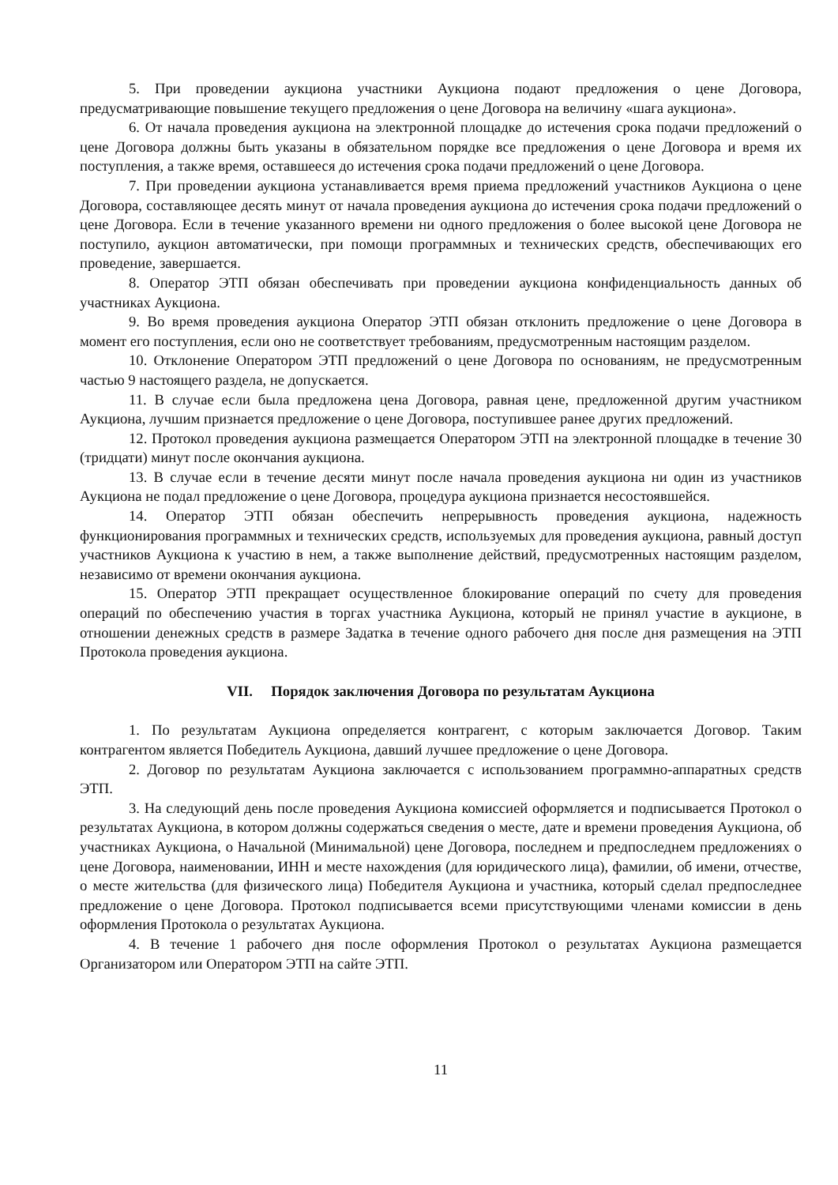5. При проведении аукциона участники Аукциона подают предложения о цене Договора, предусматривающие повышение текущего предложения о цене Договора на величину «шага аукциона».
6. От начала проведения аукциона на электронной площадке до истечения срока подачи предложений о цене Договора должны быть указаны в обязательном порядке все предложения о цене Договора и время их поступления, а также время, оставшееся до истечения срока подачи предложений о цене Договора.
7. При проведении аукциона устанавливается время приема предложений участников Аукциона о цене Договора, составляющее десять минут от начала проведения аукциона до истечения срока подачи предложений о цене Договора. Если в течение указанного времени ни одного предложения о более высокой цене Договора не поступило, аукцион автоматически, при помощи программных и технических средств, обеспечивающих его проведение, завершается.
8. Оператор ЭТП обязан обеспечивать при проведении аукциона конфиденциальность данных об участниках Аукциона.
9. Во время проведения аукциона Оператор ЭТП обязан отклонить предложение о цене Договора в момент его поступления, если оно не соответствует требованиям, предусмотренным настоящим разделом.
10. Отклонение Оператором ЭТП предложений о цене Договора по основаниям, не предусмотренным частью 9 настоящего раздела, не допускается.
11. В случае если была предложена цена Договора, равная цене, предложенной другим участником Аукциона, лучшим признается предложение о цене Договора, поступившее ранее других предложений.
12. Протокол проведения аукциона размещается Оператором ЭТП на электронной площадке в течение 30 (тридцати) минут после окончания аукциона.
13. В случае если в течение десяти минут после начала проведения аукциона ни один из участников Аукциона не подал предложение о цене Договора, процедура аукциона признается несостоявшейся.
14. Оператор ЭТП обязан обеспечить непрерывность проведения аукциона, надежность функционирования программных и технических средств, используемых для проведения аукциона, равный доступ участников Аукциона к участию в нем, а также выполнение действий, предусмотренных настоящим разделом, независимо от времени окончания аукциона.
15. Оператор ЭТП прекращает осуществленное блокирование операций по счету для проведения операций по обеспечению участия в торгах участника Аукциона, который не принял участие в аукционе, в отношении денежных средств в размере Задатка в течение одного рабочего дня после дня размещения на ЭТП Протокола проведения аукциона.
VII. Порядок заключения Договора по результатам Аукциона
1. По результатам Аукциона определяется контрагент, с которым заключается Договор. Таким контрагентом является Победитель Аукциона, давший лучшее предложение о цене Договора.
2. Договор по результатам Аукциона заключается с использованием программно-аппаратных средств ЭТП.
3. На следующий день после проведения Аукциона комиссией оформляется и подписывается Протокол о результатах Аукциона, в котором должны содержаться сведения о месте, дате и времени проведения Аукциона, об участниках Аукциона, о Начальной (Минимальной) цене Договора, последнем и предпоследнем предложениях о цене Договора, наименовании, ИНН и месте нахождения (для юридического лица), фамилии, об имени, отчестве, о месте жительства (для физического лица) Победителя Аукциона и участника, который сделал предпоследнее предложение о цене Договора. Протокол подписывается всеми присутствующими членами комиссии в день оформления Протокола о результатах Аукциона.
4. В течение 1 рабочего дня после оформления Протокол о результатах Аукциона размещается Организатором или Оператором ЭТП на сайте ЭТП.
11